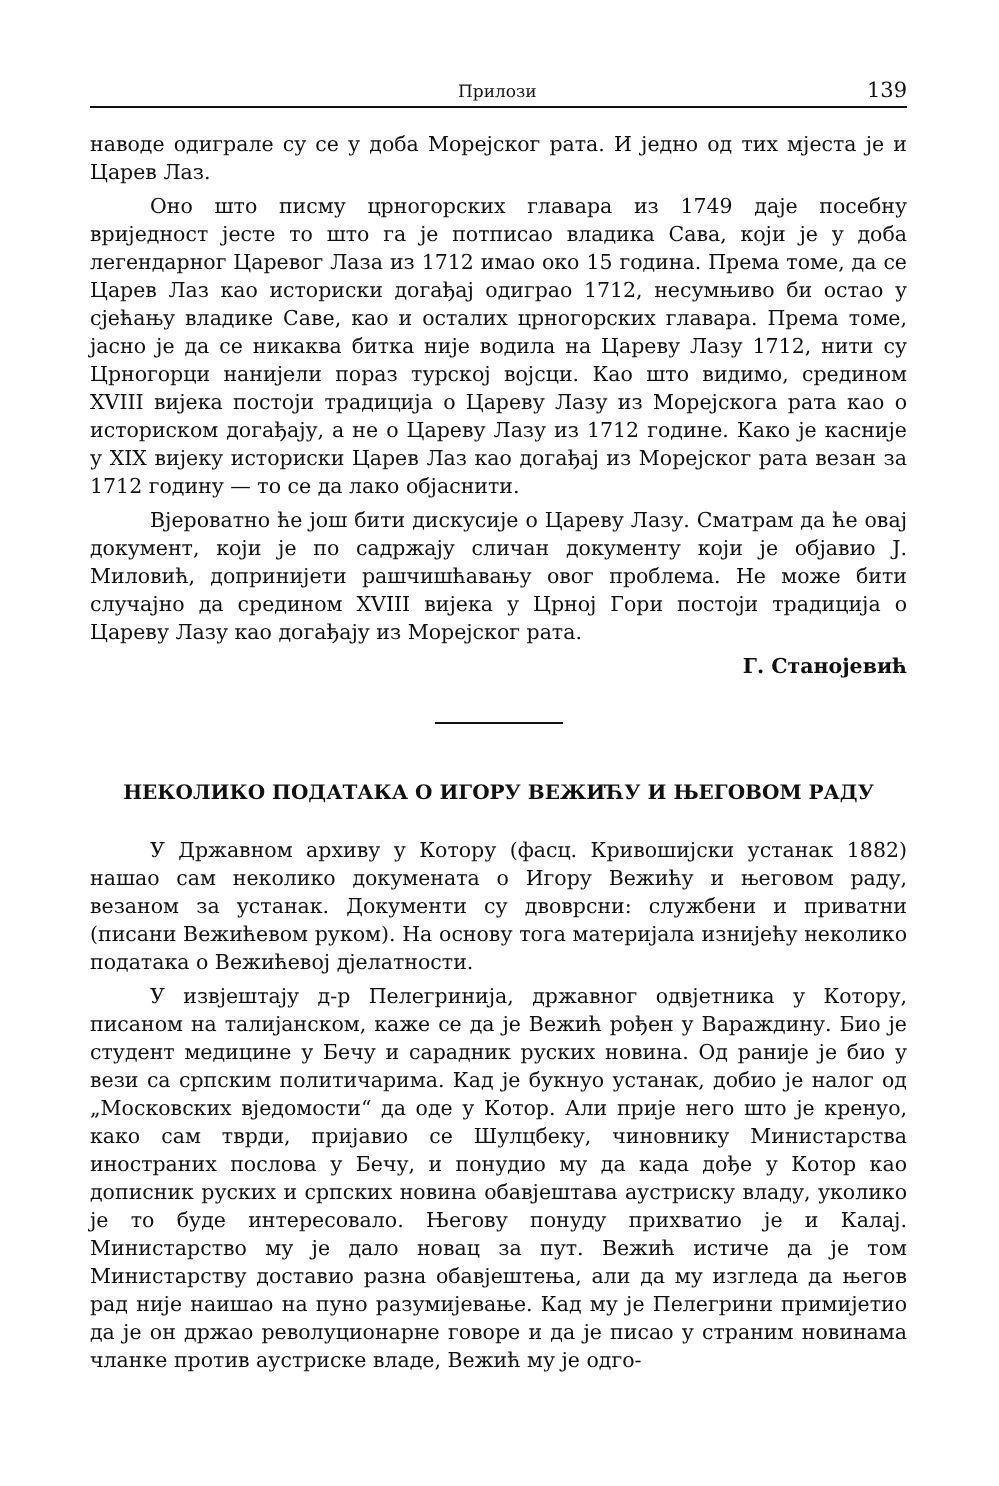Прилози 139
наводе одиграле су се у доба Морејског рата. И једно од тих мјеста је и Царев Лаз.
Оно што писму црногорских главара из 1749 даје посебну вриједност јесте то што га је потписао владика Сава, који је у доба легендарног Царевог Лаза из 1712 имао око 15 година. Према томе, да се Царев Лаз као историски догађај одиграо 1712, несумњиво би остао у сјећању владике Саве, као и осталих црногорских главара. Према томе, јасно је да се никаква битка није водила на Цареву Лазу 1712, нити су Црногорци нанијели пораз турској војсци. Као што видимо, средином XVIII вијека постоји традиција о Цареву Лазу из Морејскога рата као о историском догађају, а не о Цареву Лазу из 1712 године. Како је касније у XIX вијеку историски Царев Лаз као догађај из Морејског рата везан за 1712 годину — то се да лако објаснити.
Вјероватно ће још бити дискусије о Цареву Лазу. Сматрам да ће овај документ, који је по садржају сличан документу који је објавио Ј. Миловић, допринијети рашчишћавању овог проблема. Не може бити случајно да средином XVIII вијека у Црној Гори постоји традиција о Цареву Лазу као догађају из Морејског рата.
Г. Станојевић
НЕКОЛИКО ПОДАТАКА О ИГОРУ ВЕЖИЋУ И ЊЕГОВОМ РАДУ
У Државном архиву у Котору (фасц. Кривошијски устанак 1882) нашао сам неколико докумената о Игору Вежићу и његовом раду, везаном за устанак. Документи су двоврсни: службени и приватни (писани Вежићевом руком). На основу тога материјала изнијећу неколико података о Вежићевој дјелатности.
У извјештају д-р Пелегринија, државног одвјетника у Котору, писаном на талијанском, каже се да је Вежић рођен у Вараждину. Био је студент медицине у Бечу и сарадник руских новина. Од раније је био у вези са српским политичарима. Кад је букнуо устанак, добио је налог од „Московских вједомости“ да оде у Котор. Али прије него што је кренуо, како сам тврди, пријавио се Шулцбеку, чиновнику Министарства иностраних послова у Бечу, и понудио му да када дође у Котор као дописник руских и српских новина обавјештава аустриску владу, уколико је то буде интересовало. Његову понуду прихватио је и Калај. Министарство му је дало новац за пут. Вежић истиче да је том Министарству доставио разна обавјештења, али да му изгледа да његов рад није наишао на пуно разумијевање. Кад му је Пелегрини примијетио да је он држао револуционарне говоре и да је писао у страним новинама чланке против аустриске владе, Вежић му је одго-